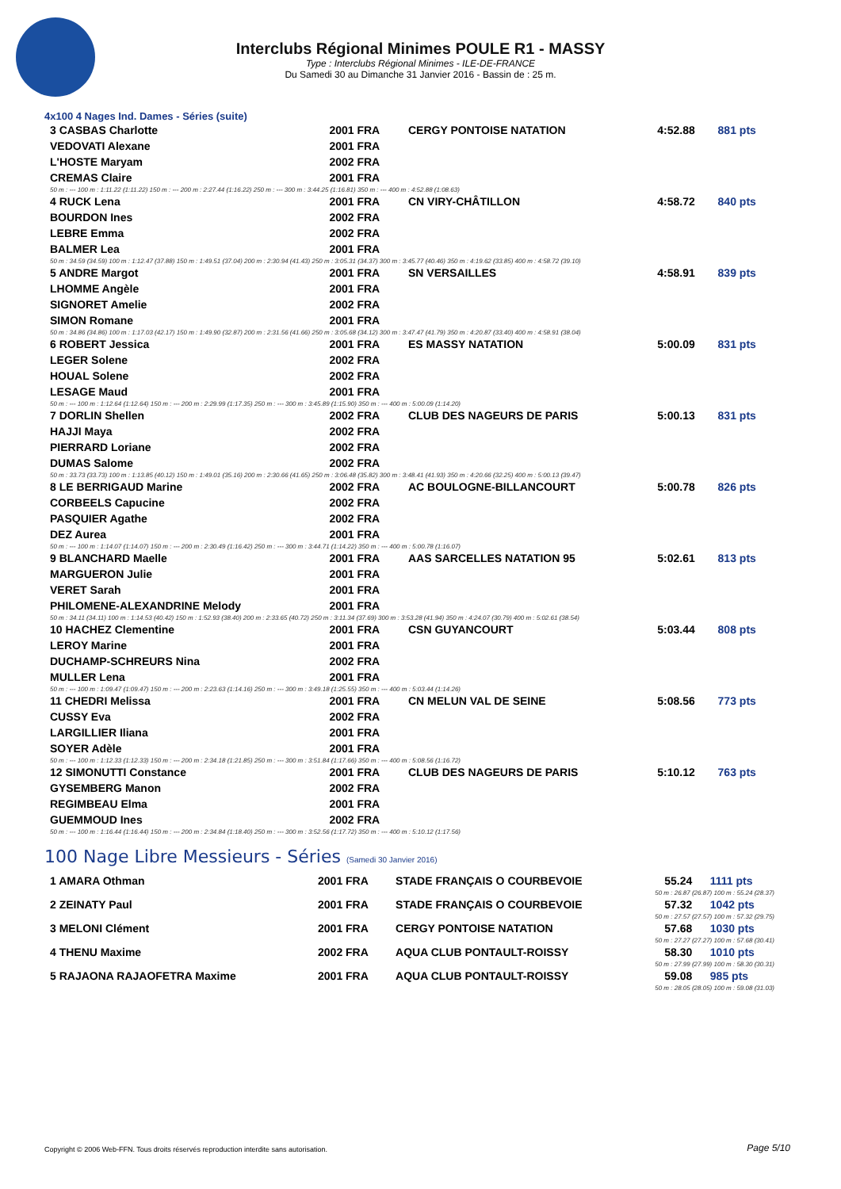Interclubs Régional Minimes POULE R1 - MASSY
Type : Interclubs Régional Minimes - ILE-DE-FRANCE
Du Samedi 30 au Dimanche 31 Janvier 2016 - Bassin de : 25 m.
4x100 4 Nages Ind. Dames - Séries (suite)
| 3 CASBAS Charlotte | 2001 FRA | CERGY PONTOISE NATATION | 4:52.88 | 881 pts |
| VEDOVATI Alexane | 2001 FRA | | | |
| L'HOSTE Maryam | 2002 FRA | | | |
| CREMAS Claire | 2001 FRA | | | |
| 50 m : --- 100 m : 1:11.22 (1:11.22) 150 m : --- 200 m : 2:27.44 (1:16.22) 250 m : --- 300 m : 3:44.25 (1:16.81) 350 m : --- 400 m : 4:52.88 (1:08.63) | | | | |
| 4 RUCK Lena | 2001 FRA | CN VIRY-CHÂTILLON | 4:58.72 | 840 pts |
| BOURDON Ines | 2002 FRA | | | |
| LEBRE Emma | 2002 FRA | | | |
| BALMER Lea | 2001 FRA | | | |
| 50 m : 34.59 (34.59) 100 m : 1:12.47 (37.88) 150 m : 1:49.51 (37.04) 200 m : 2:30.94 (41.43) 250 m : 3:05.31 (34.37) 300 m : 3:45.77 (40.46) 350 m : 4:19.62 (33.85) 400 m : 4:58.72 (39.10) | | | | |
| 5 ANDRE Margot | 2001 FRA | SN VERSAILLES | 4:58.91 | 839 pts |
| LHOMME Angèle | 2001 FRA | | | |
| SIGNORET Amelie | 2002 FRA | | | |
| SIMON Romane | 2001 FRA | | | |
| 50 m : 34.86 (34.86) 100 m : 1:17.03 (42.17) 150 m : 1:49.90 (32.87) 200 m : 2:31.56 (41.66) 250 m : 3:05.68 (34.12) 300 m : 3:47.47 (41.79) 350 m : 4:20.87 (33.40) 400 m : 4:58.91 (38.04) | | | | |
| 6 ROBERT Jessica | 2001 FRA | ES MASSY NATATION | 5:00.09 | 831 pts |
| LEGER Solene | 2002 FRA | | | |
| HOUAL Solene | 2002 FRA | | | |
| LESAGE Maud | 2001 FRA | | | |
| 50 m : --- 100 m : 1:12.64 (1:12.64) 150 m : --- 200 m : 2:29.99 (1:17.35) 250 m : --- 300 m : 3:45.89 (1:15.90) 350 m : --- 400 m : 5:00.09 (1:14.20) | | | | |
| 7 DORLIN Shellen | 2002 FRA | CLUB DES NAGEURS DE PARIS | 5:00.13 | 831 pts |
| HAJJI Maya | 2002 FRA | | | |
| PIERRARD Loriane | 2002 FRA | | | |
| DUMAS Salome | 2002 FRA | | | |
| 50 m : 33.73 (33.73) 100 m : 1:13.85 (40.12) 150 m : 1:49.01 (35.16) 200 m : 2:30.66 (41.65) 250 m : 3:06.48 (35.82) 300 m : 3:48.41 (41.93) 350 m : 4:20.66 (32.25) 400 m : 5:00.13 (39.47) | | | | |
| 8 LE BERRIGAUD Marine | 2002 FRA | AC BOULOGNE-BILLANCOURT | 5:00.78 | 826 pts |
| CORBEELS Capucine | 2002 FRA | | | |
| PASQUIER Agathe | 2002 FRA | | | |
| DEZ Aurea | 2001 FRA | | | |
| 50 m : --- 100 m : 1:14.07 (1:14.07) 150 m : --- 200 m : 2:30.49 (1:16.42) 250 m : --- 300 m : 3:44.71 (1:14.22) 350 m : --- 400 m : 5:00.78 (1:16.07) | | | | |
| 9 BLANCHARD Maelle | 2001 FRA | AAS SARCELLES NATATION 95 | 5:02.61 | 813 pts |
| MARGUERON Julie | 2001 FRA | | | |
| VERET Sarah | 2001 FRA | | | |
| PHILOMENE-ALEXANDRINE Melody | 2001 FRA | | | |
| 50 m : 34.11 (34.11) 100 m : 1:14.53 (40.42) 150 m : 1:52.93 (38.40) 200 m : 2:33.65 (40.72) 250 m : 3:11.34 (37.69) 300 m : 3:53.28 (41.94) 350 m : 4:24.07 (30.79) 400 m : 5:02.61 (38.54) | | | | |
| 10 HACHEZ Clementine | 2001 FRA | CSN GUYANCOURT | 5:03.44 | 808 pts |
| LEROY Marine | 2001 FRA | | | |
| DUCHAMP-SCHREURS Nina | 2002 FRA | | | |
| MULLER Lena | 2001 FRA | | | |
| 50 m : --- 100 m : 1:09.47 (1:09.47) 150 m : --- 200 m : 2:23.63 (1:14.16) 250 m : --- 300 m : 3:49.18 (1:25.55) 350 m : --- 400 m : 5:03.44 (1:14.26) | | | | |
| 11 CHEDRI Melissa | 2001 FRA | CN MELUN VAL DE SEINE | 5:08.56 | 773 pts |
| CUSSY Eva | 2002 FRA | | | |
| LARGILLIER Iliana | 2001 FRA | | | |
| SOYER Adèle | 2001 FRA | | | |
| 50 m : --- 100 m : 1:12.33 (1:12.33) 150 m : --- 200 m : 2:34.18 (1:21.85) 250 m : --- 300 m : 3:51.84 (1:17.66) 350 m : --- 400 m : 5:08.56 (1:16.72) | | | | |
| 12 SIMONUTTI Constance | 2001 FRA | CLUB DES NAGEURS DE PARIS | 5:10.12 | 763 pts |
| GYSEMBERG Manon | 2002 FRA | | | |
| REGIMBEAU Elma | 2001 FRA | | | |
| GUEMMOUD Ines | 2002 FRA | | | |
| 50 m : --- 100 m : 1:16.44 (1:16.44) 150 m : --- 200 m : 2:34.84 (1:18.40) 250 m : --- 300 m : 3:52.56 (1:17.72) 350 m : --- 400 m : 5:10.12 (1:17.56) | | | | |
100 Nage Libre Messieurs - Séries (Samedi 30 Janvier 2016)
| 1 AMARA Othman | 2001 FRA | STADE FRANÇAIS O COURBEVOIE | 55.24 | 1111 pts |
| 50 m : 26.87 (26.87) 100 m : 55.24 (28.37) | | | | |
| 2 ZEINATY Paul | 2001 FRA | STADE FRANÇAIS O COURBEVOIE | 57.32 | 1042 pts |
| 50 m : 27.57 (27.57) 100 m : 57.32 (29.75) | | | | |
| 3 MELONI Clément | 2001 FRA | CERGY PONTOISE NATATION | 57.68 | 1030 pts |
| 50 m : 27.27 (27.27) 100 m : 57.68 (30.41) | | | | |
| 4 THENU Maxime | 2002 FRA | AQUA CLUB PONTAULT-ROISSY | 58.30 | 1010 pts |
| 50 m : 27.99 (27.99) 100 m : 58.30 (30.31) | | | | |
| 5 RAJAONA RAJAOFETRA Maxime | 2001 FRA | AQUA CLUB PONTAULT-ROISSY | 59.08 | 985 pts |
| 50 m : 28.05 (28.05) 100 m : 59.08 (31.03) | | | | |
Copyright © 2006 Web-FFN. Tous droits réservés reproduction interdite sans autorisation.
Page 5/10